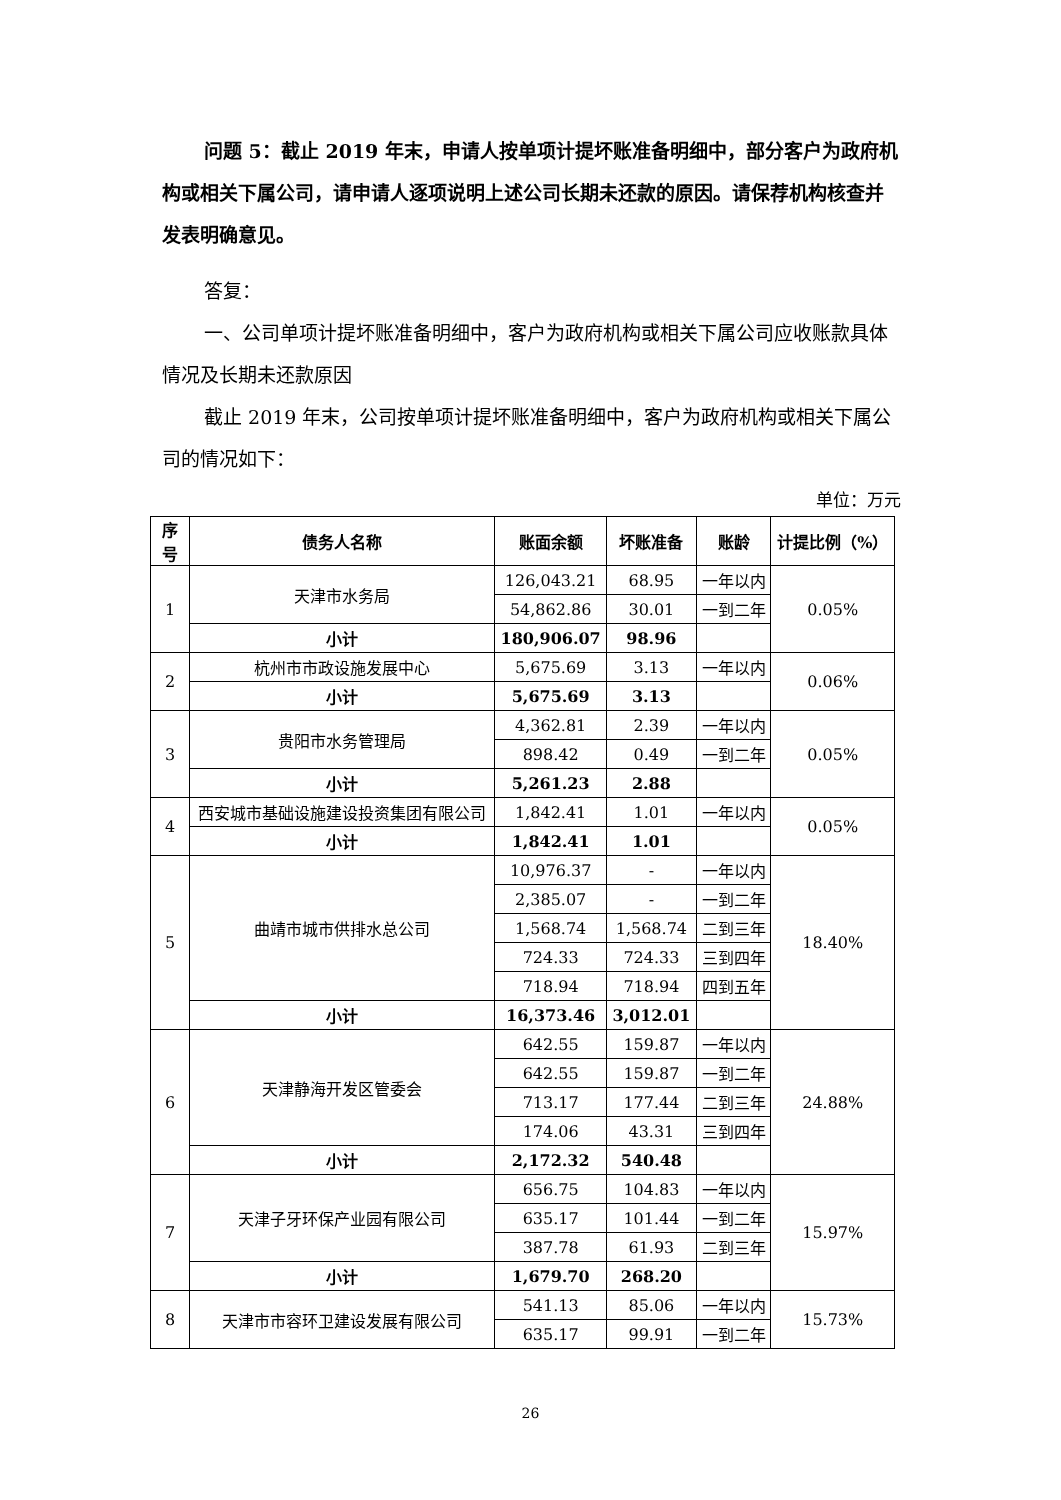问题 5：截止 2019 年末，申请人按单项计提坏账准备明细中，部分客户为政府机构或相关下属公司，请申请人逐项说明上述公司长期未还款的原因。请保荐机构核查并发表明确意见。
答复：
一、公司单项计提坏账准备明细中，客户为政府机构或相关下属公司应收账款具体情况及长期未还款原因
截止 2019 年末，公司按单项计提坏账准备明细中，客户为政府机构或相关下属公司的情况如下：
单位：万元
| 序号 | 债务人名称 | 账面余额 | 坏账准备 | 账龄 | 计提比例（%） |
| --- | --- | --- | --- | --- | --- |
| 1 | 天津市水务局 | 126,043.21 | 68.95 | 一年以内 | 0.05% |
| | | 54,862.86 | 30.01 | 一到二年 | |
| | 小计 | 180,906.07 | 98.96 | | |
| 2 | 杭州市市政设施发展中心 | 5,675.69 | 3.13 | 一年以内 | 0.06% |
| | 小计 | 5,675.69 | 3.13 | | |
| 3 | 贵阳市水务管理局 | 4,362.81 | 2.39 | 一年以内 | 0.05% |
| | | 898.42 | 0.49 | 一到二年 | |
| | 小计 | 5,261.23 | 2.88 | | |
| 4 | 西安城市基础设施建设投资集团有限公司 | 1,842.41 | 1.01 | 一年以内 | 0.05% |
| | 小计 | 1,842.41 | 1.01 | | |
| 5 | 曲靖市城市供排水总公司 | 10,976.37 | - | 一年以内 | 18.40% |
| | | 2,385.07 | - | 一到二年 | |
| | | 1,568.74 | 1,568.74 | 二到三年 | |
| | | 724.33 | 724.33 | 三到四年 | |
| | | 718.94 | 718.94 | 四到五年 | |
| | 小计 | 16,373.46 | 3,012.01 | | |
| 6 | 天津静海开发区管委会 | 642.55 | 159.87 | 一年以内 | 24.88% |
| | | 642.55 | 159.87 | 一到二年 | |
| | | 713.17 | 177.44 | 二到三年 | |
| | | 174.06 | 43.31 | 三到四年 | |
| | 小计 | 2,172.32 | 540.48 | | |
| 7 | 天津子牙环保产业园有限公司 | 656.75 | 104.83 | 一年以内 | 15.97% |
| | | 635.17 | 101.44 | 一到二年 | |
| | | 387.78 | 61.93 | 二到三年 | |
| | 小计 | 1,679.70 | 268.20 | | |
| 8 | 天津市市容环卫建设发展有限公司 | 541.13 | 85.06 | 一年以内 | 15.73% |
| | | 635.17 | 99.91 | 一到二年 | |
26